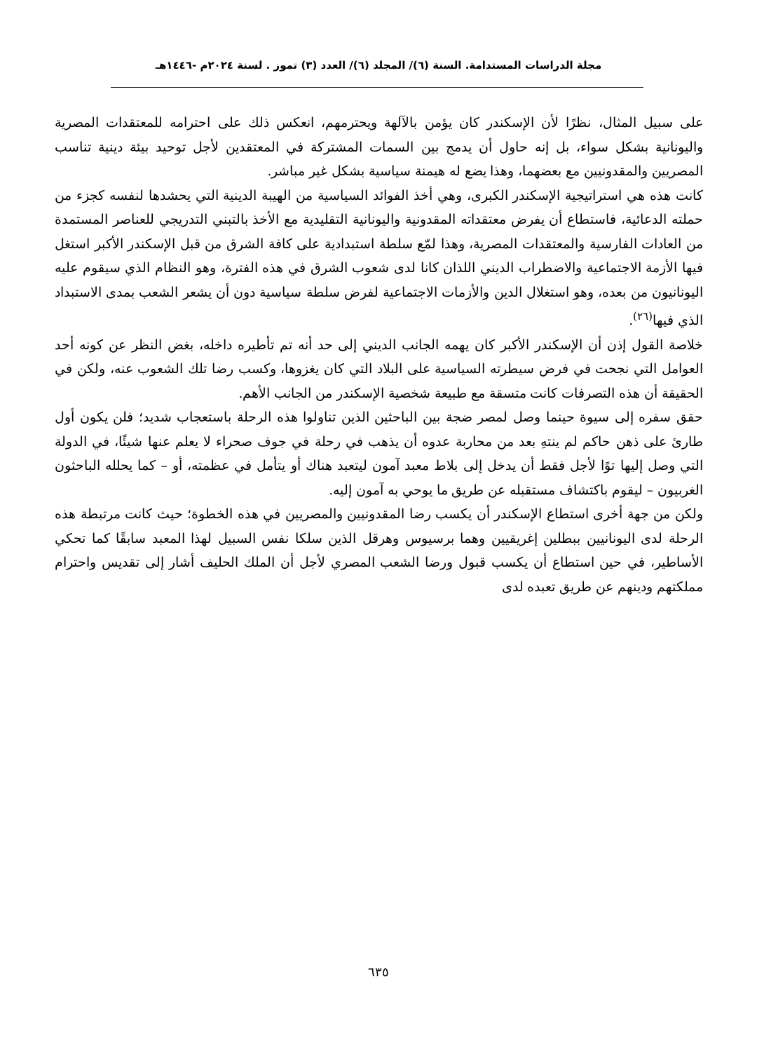مجلة الدراسات المستدامة. السنة (٦)/ المجلد (٦)/ العدد (٣) تموز . لسنة ٢٠٢٤م -١٤٤٦هـ
على سبيل المثال، نظرًا لأن الإسكندر كان يؤمن بالآلهة ويحترمهم، انعكس ذلك على احترامه للمعتقدات المصرية واليونانية بشكل سواء، بل إنه حاول أن يدمج بين السمات المشتركة في المعتقدين لأجل توحيد بيئة دينية تناسب المصريين والمقدونيين مع بعضهما، وهذا يضع له هيمنة سياسية بشكل غير مباشر.
كانت هذه هي استراتيجية الإسكندر الكبرى، وهي أخذ الفوائد السياسية من الهيبة الدينية التي يحشدها لنفسه كجزء من حملته الدعائية، فاستطاع أن يفرض معتقداته المقدونية واليونانية التقليدية مع الأخذ بالتبني التدريجي للعناصر المستمدة من العادات الفارسية والمعتقدات المصرية، وهذا لمّع سلطة استبدادية على كافة الشرق من قبل الإسكندر الأكبر استغل فيها الأزمة الاجتماعية والاضطراب الديني اللذان كانا لدى شعوب الشرق في هذه الفترة، وهو النظام الذي سيقوم عليه اليونانيون من بعده، وهو استغلال الدين والأزمات الاجتماعية لفرض سلطة سياسية دون أن يشعر الشعب بمدى الاستبداد الذي فيها<sup>(٢٦)</sup>.
خلاصة القول إذن أن الإسكندر الأكبر كان يهمه الجانب الديني إلى حد أنه تم تأطيره داخله، بغض النظر عن كونه أحد العوامل التي نجحت في فرض سيطرته السياسية على البلاد التي كان يغزوها، وكسب رضا تلك الشعوب عنه، ولكن في الحقيقة أن هذه التصرفات كانت متسقة مع طبيعة شخصية الإسكندر من الجانب الأهم.
حقق سفره إلى سيوة حينما وصل لمصر ضجة بين الباحثين الذين تناولوا هذه الرحلة باستعجاب شديد؛ فلن يكون أول طارئ على ذهن حاكم لم ينتهِ بعد من محاربة عدوه أن يذهب في رحلة في جوف صحراء لا يعلم عنها شيئًا، في الدولة التي وصل إليها توًا لأجل فقط أن يدخل إلى بلاط معبد آمون ليتعبد هناك أو يتأمل في عظمته، أو – كما يحلله الباحثون الغربيون – ليقوم باكتشاف مستقبله عن طريق ما يوحي به آمون إليه.
ولكن من جهة أخرى استطاع الإسكندر أن يكسب رضا المقدونيين والمصريين في هذه الخطوة؛ حيث كانت مرتبطة هذه الرحلة لدى اليونانيين ببطلين إغريقيين وهما برسيوس وهرقل الذين سلكا نفس السبيل لهذا المعبد سابقًا كما تحكي الأساطير، في حين استطاع أن يكسب قبول ورضا الشعب المصري لأجل أن الملك الحليف أشار إلى تقديس واحترام مملكتهم ودينهم عن طريق تعبده لدى
٦٣٥